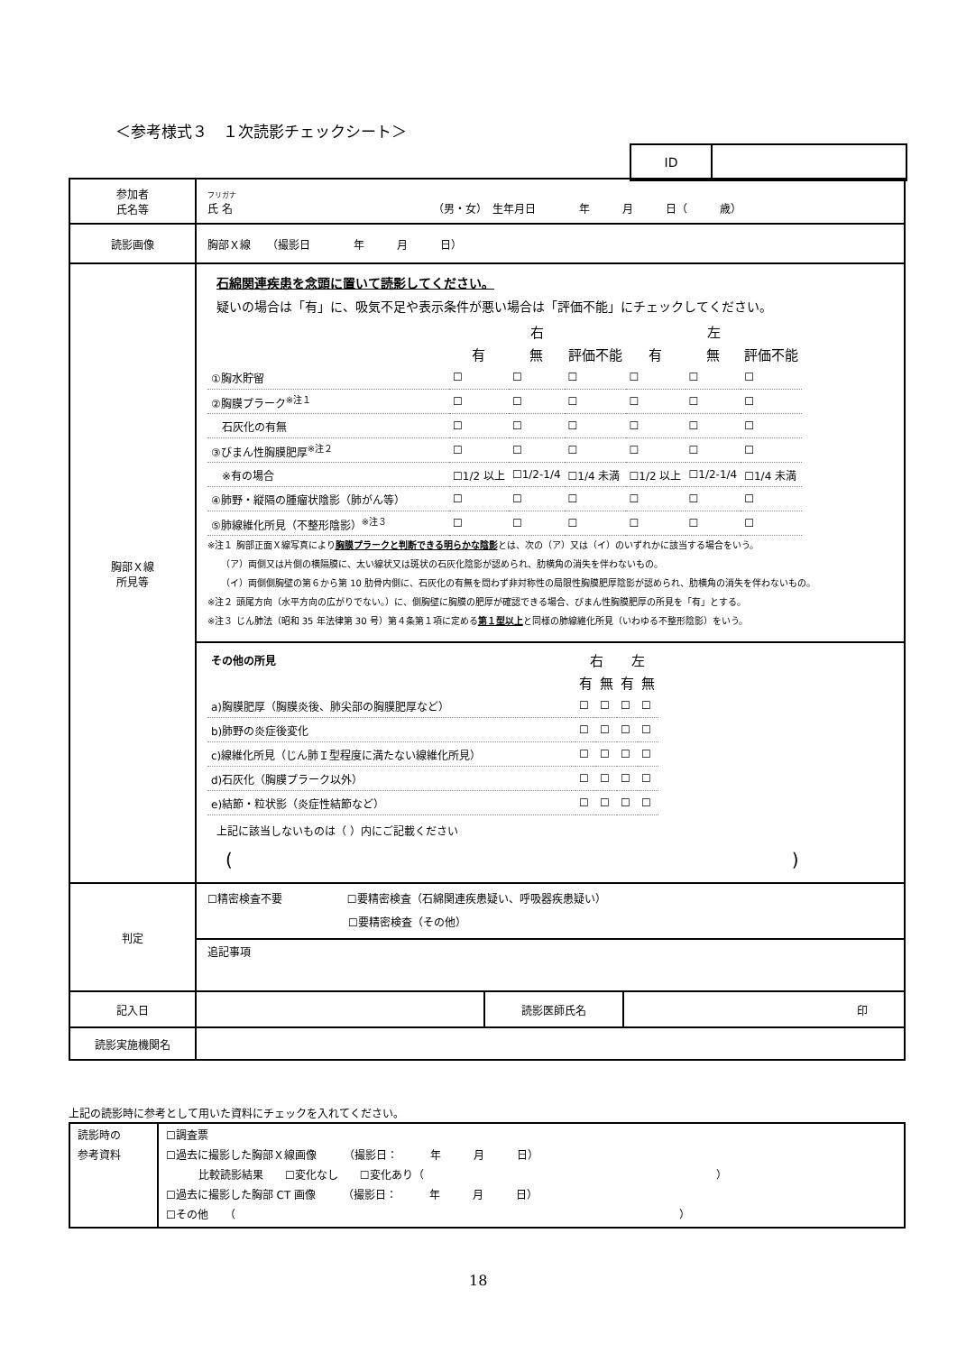＜参考様式３　１次読影チェックシート＞
| ID | |
| 参加者 氏名等 | フリガナ 氏 名 （男・女） 生年月日 年 月 日（ 歳） |
| 読影画像 | 胸部Ｘ線 （撮影日 年 月 日） |
| 胸部Ｘ線 所見等 | 石綿関連疾患を念頭に置いて読影してください。 疑いの場合は「有」に、吸気不足や表示条件が悪い場合は「評価不能」にチェックしてください。 / / 右 / / / 左 / / / / --- / --- / --- / --- / --- / --- / --- / / / 有 / 無 / 評価不能 / 有 / 無 / 評価不能 / / ①胸水貯留 / ☐ / ☐ / ☐ / ☐ / ☐ / ☐ / / ②胸膜プラーク<sup>※注１</sup> / ☐ / ☐ / ☐ / ☐ / ☐ / ☐ / / 石灰化の有無 / ☐ / ☐ / ☐ / ☐ / ☐ / ☐ / / ③びまん性胸膜肥厚<sup>※注２</sup> / ☐ / ☐ / ☐ / ☐ / ☐ / ☐ / / ※有の場合 / ☐1/2 以上 / ☐1/2-1/4 / ☐1/4 未満 / ☐1/2 以上 / ☐1/2-1/4 / ☐1/4 未満 / / ④肺野・縦隔の腫瘤状陰影（肺がん等） / ☐ / ☐ / ☐ / ☐ / ☐ / ☐ / / ⑤肺線維化所見（不整形陰影）<sup>※注３</sup> / ☐ / ☐ / ☐ / ☐ / ☐ / ☐ / ※注１ 胸部正面Ｘ線写真により 胸膜プラークと判断できる明らかな陰影 とは、次の（ア）又は（イ）のいずれかに該当する場合をいう。 （ア）両側又は片側の横隔膜に、太い線状又は斑状の石灰化陰影が認められ、肋横角の消失を伴わないもの。 （イ）両側側胸壁の第６から第 10 肋骨内側に、石灰化の有無を問わず非対称性の局限性胸膜肥厚陰影が認められ、肋横角の消失を伴わないもの。 ※注２ 頭尾方向（水平方向の広がりでない。）に、側胸壁に胸膜の肥厚が確認できる場合、びまん性胸膜肥厚の所見を「有」とする。 ※注３ じん肺法（昭和 35 年法律第 30 号）第４条第１項に定める 第１型以上 と同様の肺線維化所見（いわゆる不整形陰影）をいう。 / その他の所見 / 右 / / 左 / / / --- / --- / --- / --- / --- / / / 有 / 無 / 有 / 無 / / a)胸膜肥厚（胸膜炎後、肺尖部の胸膜肥厚など） / ☐ / ☐ / ☐ / ☐ / / b)肺野の炎症後変化 / ☐ / ☐ / ☐ / ☐ / / c)線維化所見（じん肺Ｉ型程度に満たない線維化所見） / ☐ / ☐ / ☐ / ☐ / / d)石灰化（胸膜プラーク以外） / ☐ / ☐ / ☐ / ☐ / / e)結節・粒状影（炎症性結節など） / ☐ / ☐ / ☐ / ☐ / 上記に該当しないものは（ ）内にご記載ください ( ) |
| 判定 | ☐精密検査不要 ☐要精密検査（石綿関連疾患疑い、呼吸器疾患疑い） ☐要精密検査（その他） 追記事項 |
| 記入日 | / / 読影医師氏名 / 印 / |
| 読影実施機関名 | |
上記の読影時に参考として用いた資料にチェックを入れてください。
| 読影時の 参考資料 | ☐調査票 ☐過去に撮影した胸部Ｘ線画像 （撮影日： 年 月 日） 比較読影結果 ☐変化なし ☐変化あり（ ） ☐過去に撮影した胸部 CT 画像 （撮影日： 年 月 日） ☐その他 （ ） |
18